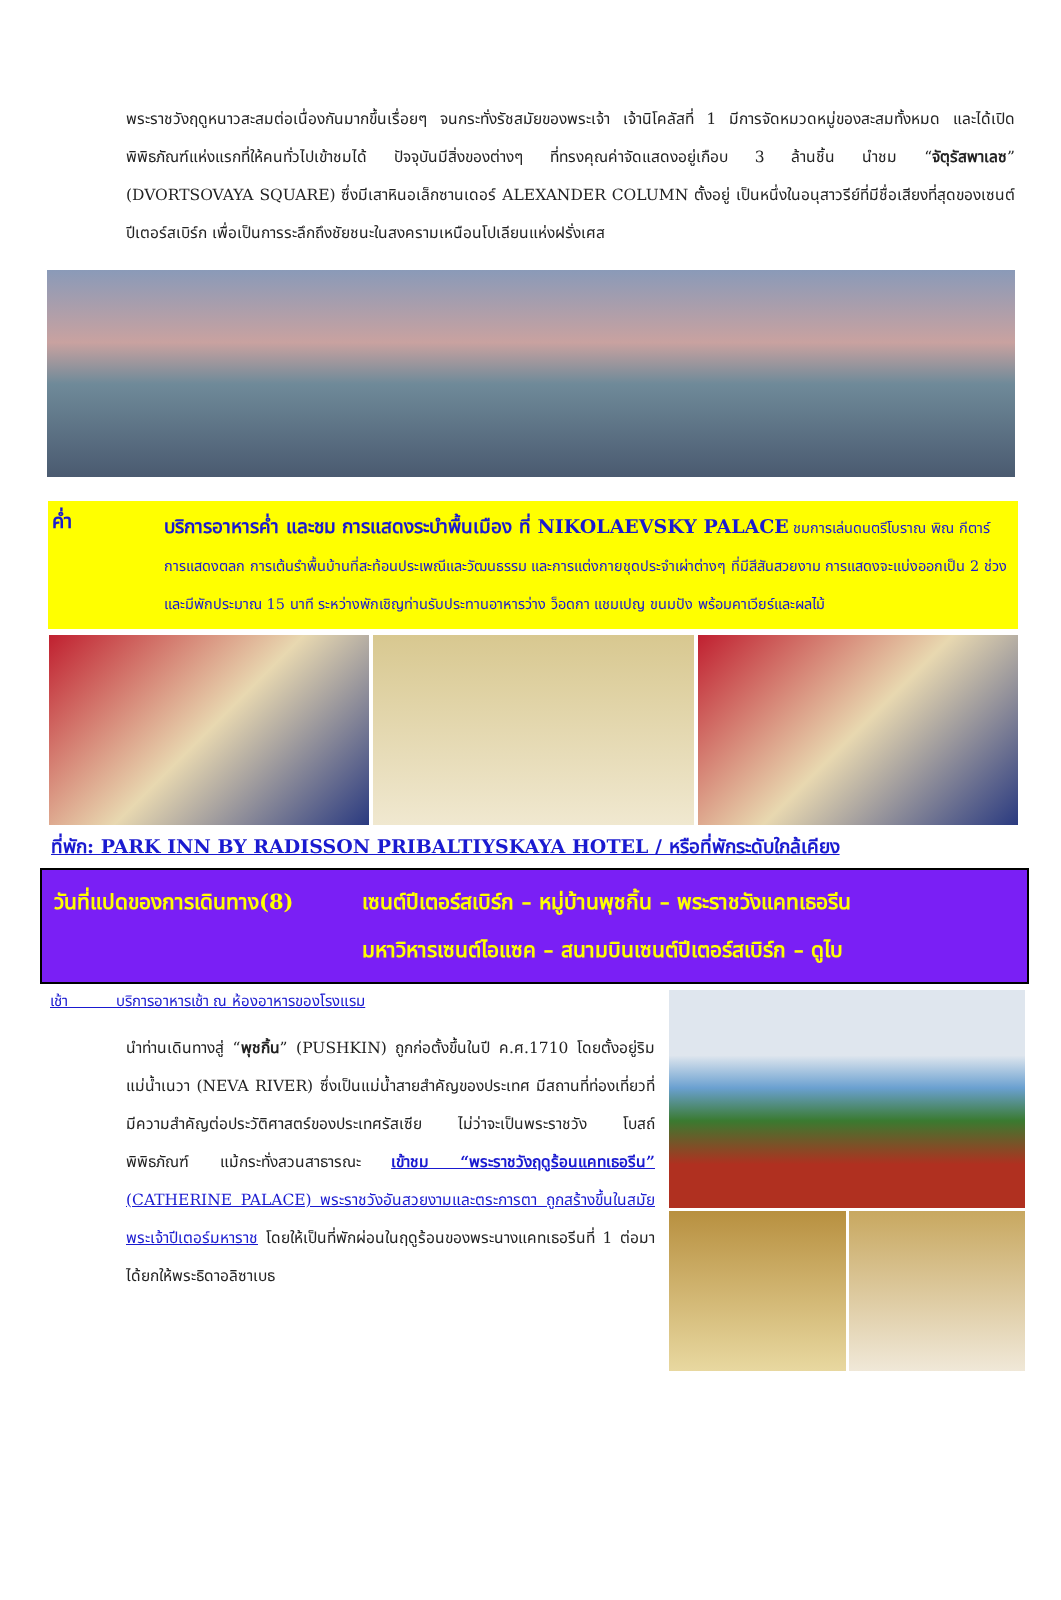พระราชวังฤดูหนาวสะสมต่อเนื่องกันมากขึ้นเรื่อยๆ จนกระทั่งรัชสมัยของพระเจ้า เจ้านิโคลัสที่ 1 มีการจัดหมวดหมู่ของสะสมทั้งหมด และได้เปิดพิพิธภัณฑ์แห่งแรกที่ให้คนทั่วไปเข้าชมได้ ปัจจุบันมีสิ่งของต่างๆ ที่ทรงคุณค่าจัดแสดงอยู่เกือบ 3 ล้านชิ้น นำชม “จัตุรัสพาเลซ” (DVORTSOVAYA SQUARE) ซึ่งมีเสาหินอเล็กซานเดอร์ ALEXANDER COLUMN ตั้งอยู่ เป็นหนึ่งในอนุสาวรีย์ที่มีชื่อเสียงที่สุดของเซนต์ปีเตอร์สเบิร์ก เพื่อเป็นการระลึกถึงชัยชนะในสงครามเหนือนโปเลียนแห่งฝรั่งเศส
ค่ำ
บริการอาหารค่ำ และชม การแสดงระบำพื้นเมือง ที่ NIKOLAEVSKY PALACE ชมการเล่นดนตรีโบราณ พิณ กีตาร์ การแสดงตลก การเต้นรำพื้นบ้านที่สะท้อนประเพณีและวัฒนธรรม และการแต่งกายชุดประจำเผ่าต่างๆ ที่มีสีสันสวยงาม การแสดงจะแบ่งออกเป็น 2 ช่วง และมีพักประมาณ 15 นาที ระหว่างพักเชิญท่านรับประทานอาหารว่าง ว็อดกา แชมเปญ ขนมปัง พร้อมคาเวียร์และผลไม้
ที่พัก: PARK INN BY RADISSON PRIBALTIYSKAYA HOTEL / หรือที่พักระดับใกล้เคียง
วันที่แปดของการเดินทาง(8)
เซนต์ปีเตอร์สเบิร์ก – หมู่บ้านพุชกิ้น – พระราชวังแคทเธอรีน
มหาวิหารเซนต์ไอแซค – สนามบินเซนต์ปีเตอร์สเบิร์ก – ดูไบ
เช้า บริการอาหารเช้า ณ ห้องอาหารของโรงแรม
นำท่านเดินทางสู่ “พุชกิ้น” (PUSHKIN) ถูกก่อตั้งขึ้นในปี ค.ศ.1710 โดยตั้งอยู่ริมแม่น้ำเนวา (NEVA RIVER) ซึ่งเป็นแม่น้ำสายสำคัญของประเทศ มีสถานที่ท่องเที่ยวที่มีความสำคัญต่อประวัติศาสตร์ของประเทศรัสเซีย ไม่ว่าจะเป็นพระราชวัง โบสถ์ พิพิธภัณฑ์ แม้กระทั่งสวนสาธารณะ เข้าชม “พระราชวังฤดูร้อนแคทเธอรีน” (CATHERINE PALACE) พระราชวังอันสวยงามและตระการตา ถูกสร้างขึ้นในสมัยพระเจ้าปีเตอร์มหาราช โดยให้เป็นที่พักผ่อนในฤดูร้อนของพระนางแคทเธอรีนที่ 1 ต่อมาได้ยกให้พระธิดาอลิซาเบธ